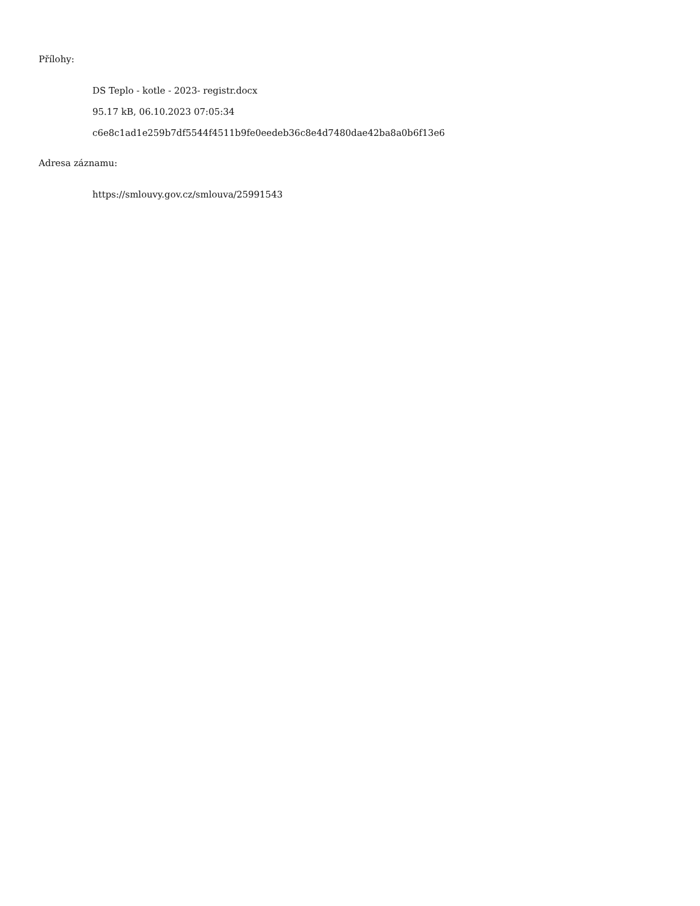Přílohy:
DS Teplo - kotle - 2023- registr.docx
95.17 kB, 06.10.2023 07:05:34
c6e8c1ad1e259b7df5544f4511b9fe0eedeb36c8e4d7480dae42ba8a0b6f13e6
Adresa záznamu:
https://smlouvy.gov.cz/smlouva/25991543